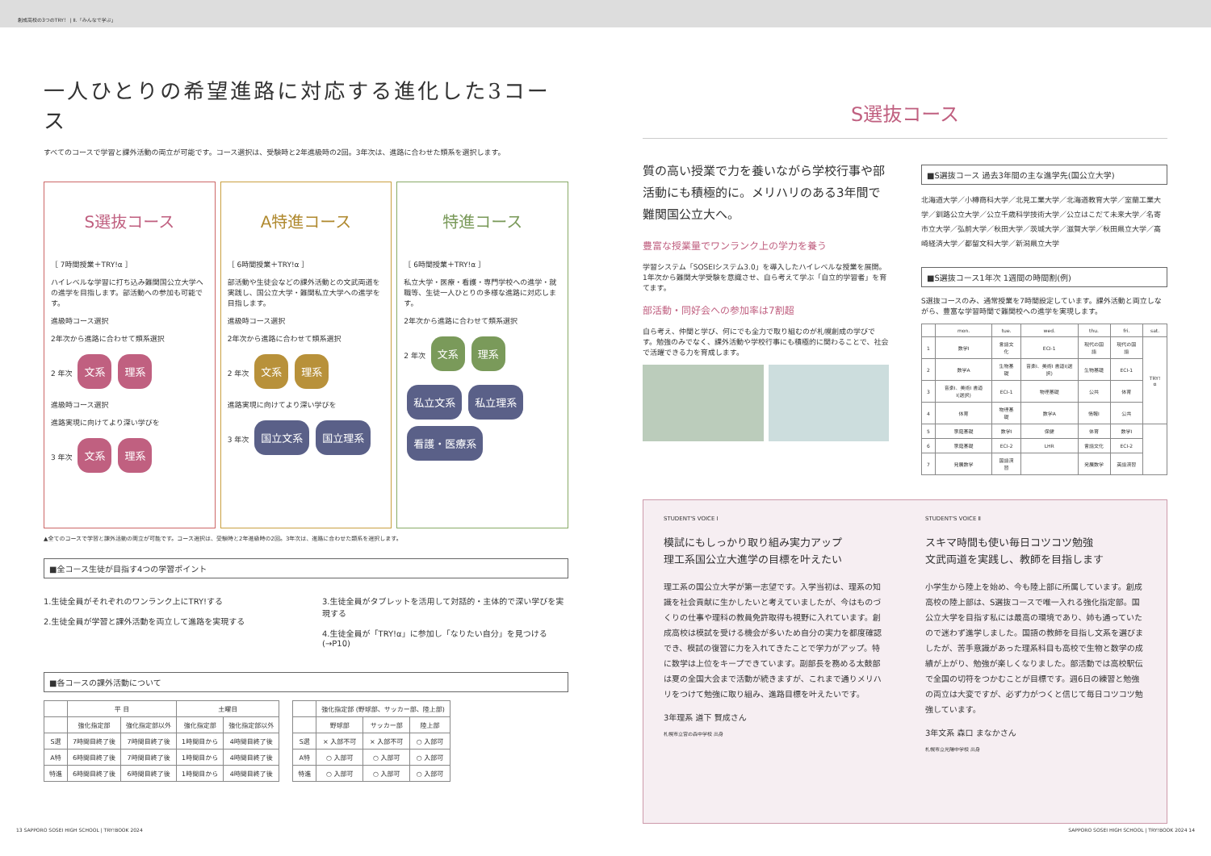創成高校の3つのTRY！ | Ⅱ.「みんなで学ぶ」
一人ひとりの希望進路に対応する進化した3コース
すべてのコースで学習と課外活動の両立が可能です。コース選択は、受験時と2年進級時の2回。3年次は、進路に合わせた類系を選択します。
S選抜コース
［ 7時間授業＋TRY!α ］
ハイレベルな学習に打ち込み難関国公立大学への進学を目指します。部活動への参加も可能です。
進級時コース選択
2年次から進路に合わせて類系選択
2 年次 文系 理系
進級時コース選択
進路実現に向けてより深い学びを
3 年次 文系 理系
A特進コース
［ 6時間授業＋TRY!α ］
部活動や生徒会などの課外活動との文武両道を実践し、国公立大学・難関私立大学への進学を目指します。
進級時コース選択
2年次から進路に合わせて類系選択
2 年次 文系 理系
進路実現に向けてより深い学びを
3 年次 国立文系 国立理系
特進コース
［ 6時間授業＋TRY!α ］
私立大学・医療・看護・専門学校への進学・就職等、生徒一人ひとりの多様な進路に対応します。
2年次から進路に合わせて類系選択
2 年次 文系 理系
私立文系 私立理系 看護・医療系
▲全てのコースで学習と課外活動の両立が可能です。コース選択は、受験時と2年進級時の2回。3年次は、進路に合わせた類系を選択します。
■全コース生徒が目指す4つの学習ポイント
1.生徒全員がそれぞれのワンランク上にTRY!する
2.生徒全員が学習と課外活動を両立して進路を実現する
3.生徒全員がタブレットを活用して対話的・主体的で深い学びを実現する
4.生徒全員が「TRY!α」に参加し「なりたい自分」を見つける (→P10)
■各コースの課外活動について
| | 平 日 | | 土曜日 | |
| --- | --- | --- | --- | --- |
| | 強化指定部 | 強化指定部以外 | 強化指定部 | 強化指定部以外 |
| S選 | 7時間目終了後 | 7時間目終了後 | 1時間目から | 4時間目終了後 |
| A特 | 6時間目終了後 | 7時間目終了後 | 1時間目から | 4時間目終了後 |
| 特進 | 6時間目終了後 | 6時間目終了後 | 1時間目から | 4時間目終了後 |
| | 強化指定部 (野球部、サッカー部、陸上部) | | |
| --- | --- | --- | --- |
| | 野球部 | サッカー部 | 陸上部 |
| S選 | × 入部不可 | × 入部不可 | ○ 入部可 |
| A特 | ○ 入部可 | ○ 入部可 | ○ 入部可 |
| 特進 | ○ 入部可 | ○ 入部可 | ○ 入部可 |
S選抜コース
質の高い授業で力を養いながら学校行事や部活動にも積極的に。メリハリのある3年間で難関国公立大へ。
豊富な授業量でワンランク上の学力を養う
学習システム「SOSEIシステム3.0」を導入したハイレベルな授業を展開。1年次から難関大学受験を意識させ、自ら考えて学ぶ「自立的学習者」を育てます。
部活動・同好会への参加率は7割超
自ら考え、仲間と学び、何にでも全力で取り組むのが札幌創成の学びです。勉強のみでなく、課外活動や学校行事にも積極的に関わることで、社会で活躍できる力を育成します。
■S選抜コース 過去3年間の主な進学先(国公立大学)
北海道大学／小樽商科大学／北見工業大学／北海道教育大学／室蘭工業大学／釧路公立大学／公立千歳科学技術大学／公立はこだて未来大学／名寄市立大学／弘前大学／秋田大学／茨城大学／滋賀大学／秋田県立大学／高崎経済大学／都留文科大学／新潟県立大学
■S選抜コース1年次 1週間の時間割(例)
S選抜コースのみ、通常授業を7時間設定しています。課外活動と両立しながら、豊富な学習時間で難関校への進学を実現します。
| | mon. | tue. | wed. | thu. | fri. | sat. |
| --- | --- | --- | --- | --- | --- | --- |
| 1 | 数学Ⅰ | 言語文化 | ECⅠ-1 | 現代の国語 | 現代の国語 | TRY!α |
| 2 | 数学A | 生物基礎 | 音楽Ⅰ、美術Ⅰ 書道Ⅰ(選択) | 生物基礎 | ECⅠ-1 | |
| 3 | 音楽Ⅰ、美術Ⅰ 書道Ⅰ(選択) | ECⅠ-1 | 物理基礎 | 公共 | 体育 | |
| 4 | 体育 | 物理基礎 | 数学A | 情報Ⅰ | 公共 | |
| 5 | 家庭基礎 | 数学Ⅰ | 保健 | 体育 | 数学Ⅰ | |
| 6 | 家庭基礎 | ECⅠ-2 | LHR | 言語文化 | ECⅠ-2 | |
| 7 | 発展数学 | 国語演習 | | 発展数学 | 英語演習 | |
STUDENT'S VOICE Ⅰ
模試にもしっかり取り組み実力アップ
理工系国公立大進学の目標を叶えたい
理工系の国公立大学が第一志望です。入学当初は、理系の知識を社会貢献に生かしたいと考えていましたが、今はものづくりの仕事や理科の教員免許取得も視野に入れています。創成高校は模試を受ける機会が多いため自分の実力を都度確認でき、模試の復習に力を入れてきたことで学力がアップ。特に数学は上位をキープできています。副部長を務める太鼓部は夏の全国大会まで活動が続きますが、これまで通りメリハリをつけて勉強に取り組み、進路目標を叶えたいです。
3年理系 道下 賢成さん
札幌市立宮の森中学校 出身
STUDENT'S VOICE Ⅱ
スキマ時間も使い毎日コツコツ勉強
文武両道を実践し、教師を目指します
小学生から陸上を始め、今も陸上部に所属しています。創成高校の陸上部は、S選抜コースで唯一入れる強化指定部。国公立大学を目指す私には最高の環境であり、姉も通っていたので迷わず進学しました。国語の教師を目指し文系を選びましたが、苦手意識があった理系科目も高校で生物と数学の成績が上がり、勉強が楽しくなりました。部活動では高校駅伝で全国の切符をつかむことが目標です。週6日の練習と勉強の両立は大変ですが、必ず力がつくと信じて毎日コツコツ勉強しています。
3年文系 森口 まなかさん
札幌市立光陽中学校 出身
13 SAPPORO SOSEI HIGH SCHOOL | TRY!BOOK 2024 SAPPORO SOSEI HIGH SCHOOL | TRY!BOOK 2024 14